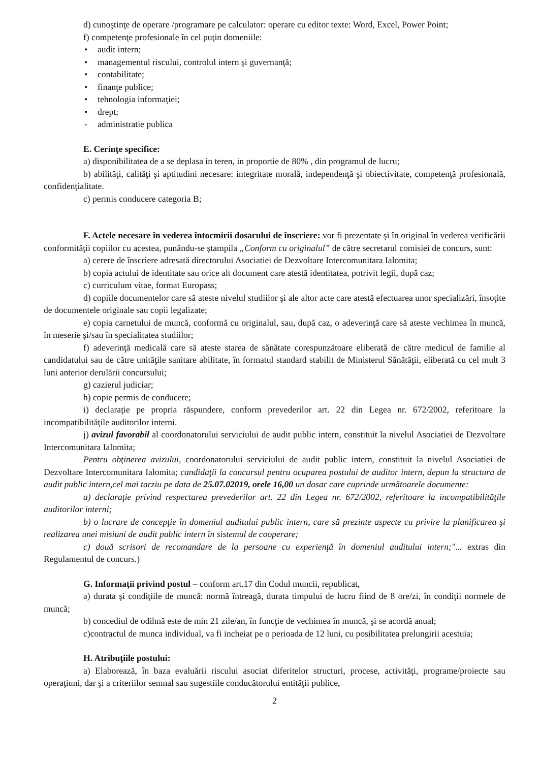d) cunoştinţe de operare /programare pe calculator: operare cu editor texte: Word, Excel, Power Point;
f) competenţe profesionale în cel puţin domeniile:
• audit intern;
• managementul riscului, controlul intern şi guvernanţă;
• contabilitate;
• finanţe publice;
• tehnologia informaţiei;
• drept;
- administratie publica
E. Cerinţe specifice:
a) disponibilitatea de a se deplasa in teren, in proportie de 80% , din programul de lucru;
b) abilităţi, calităţi şi aptitudini necesare: integritate morală, independenţă şi obiectivitate, competenţă profesională, confidenţialitate.
c) permis conducere categoria B;
F. Actele necesare în vederea întocmirii dosarului de înscriere: vor fi prezentate şi în original în vederea verificării conformităţii copiilor cu acestea, punându-se ştampila „Conform cu originalul” de către secretarul comisiei de concurs, sunt:
a) cerere de înscriere adresată directorului Asociatiei de Dezvoltare Intercomunitara Ialomita;
b) copia actului de identitate sau orice alt document care atestă identitatea, potrivit legii, după caz;
c) curriculum vitae, format Europass;
d) copiile documentelor care să ateste nivelul studiilor şi ale altor acte care atestă efectuarea unor specializări, însoţite de documentele originale sau copii legalizate;
e) copia carnetului de muncă, conformă cu originalul, sau, după caz, o adeverinţă care să ateste vechimea în muncă, în meserie şi/sau în specialitatea studiilor;
f) adeverinţă medicală care să ateste starea de sănătate corespunzătoare eliberată de către medicul de familie al candidatului sau de către unităţile sanitare abilitate, în formatul standard stabilit de Ministerul Sănătăţii, eliberată cu cel mult 3 luni anterior derulării concursului;
g) cazierul judiciar;
h) copie permis de conducere;
i) declaraţie pe propria răspundere, conform prevederilor art. 22 din Legea nr. 672/2002, referitoare la incompatibilităţile auditorilor interni.
j) avizul favorabil al coordonatorului serviciului de audit public intern, constituit la nivelul Asociatiei de Dezvoltare Intercomunitara Ialomita;
Pentru obţinerea avizului, coordonatorului serviciului de audit public intern, constituit la nivelul Asociatiei de Dezvoltare Intercomunitara Ialomita; candidaţii la concursul pentru ocuparea postului de auditor intern, depun la structura de audit public intern,cel mai tarziu pe data de 25.07.02019, orele 16,00 un dosar care cuprinde următoarele documente:
a) declaraţie privind respectarea prevederilor art. 22 din Legea nr. 672/2002, referitoare la incompatibilităţile auditorilor interni;
b) o lucrare de concepţie în domeniul auditului public intern, care să prezinte aspecte cu privire la planificarea şi realizarea unei misiuni de audit public intern în sistemul de cooperare;
c) două scrisori de recomandare de la persoane cu experienţă în domeniul auditului intern;"... extras din Regulamentul de concurs.)
G. Informaţii privind postul – conform art.17 din Codul muncii, republicat,
a) durata şi condiţiile de muncă: normă întreagă, durata timpului de lucru fiind de 8 ore/zi, în condiţii normele de muncă;
b) concediul de odihnă este de min 21 zile/an, în funcţie de vechimea în muncă, şi se acordă anual;
c)contractul de munca individual, va fi incheiat pe o perioada de 12 luni, cu posibilitatea prelungirii acestuia;
H. Atribuţiile postului:
a) Elaborează, în baza evaluării riscului asociat diferitelor structuri, procese, activităţi, programe/proiecte sau operaţiuni, dar şi a criteriilor semnal sau sugestiile conducătorului entităţii publice,
2